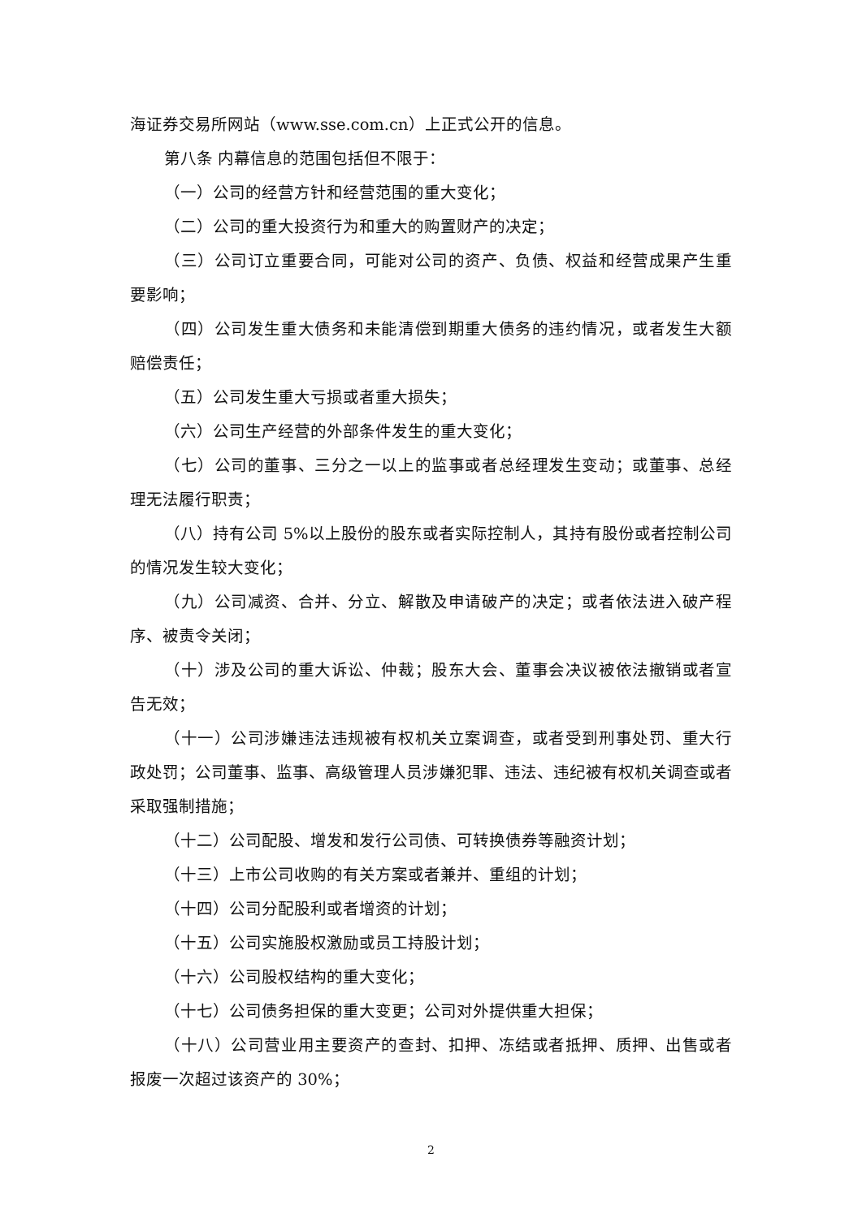海证券交易所网站（www.sse.com.cn）上正式公开的信息。
第八条 内幕信息的范围包括但不限于：
（一）公司的经营方针和经营范围的重大变化；
（二）公司的重大投资行为和重大的购置财产的决定；
（三）公司订立重要合同，可能对公司的资产、负债、权益和经营成果产生重要影响；
（四）公司发生重大债务和未能清偿到期重大债务的违约情况，或者发生大额赔偿责任；
（五）公司发生重大亏损或者重大损失；
（六）公司生产经营的外部条件发生的重大变化；
（七）公司的董事、三分之一以上的监事或者总经理发生变动；或董事、总经理无法履行职责；
（八）持有公司 5%以上股份的股东或者实际控制人，其持有股份或者控制公司的情况发生较大变化；
（九）公司减资、合并、分立、解散及申请破产的决定；或者依法进入破产程序、被责令关闭；
（十）涉及公司的重大诉讼、仲裁；股东大会、董事会决议被依法撤销或者宣告无效；
（十一）公司涉嫌违法违规被有权机关立案调查，或者受到刑事处罚、重大行政处罚；公司董事、监事、高级管理人员涉嫌犯罪、违法、违纪被有权机关调查或者采取强制措施；
（十二）公司配股、增发和发行公司债、可转换债券等融资计划；
（十三）上市公司收购的有关方案或者兼并、重组的计划；
（十四）公司分配股利或者增资的计划；
（十五）公司实施股权激励或员工持股计划；
（十六）公司股权结构的重大变化；
（十七）公司债务担保的重大变更；公司对外提供重大担保；
（十八）公司营业用主要资产的查封、扣押、冻结或者抵押、质押、出售或者报废一次超过该资产的 30%；
2